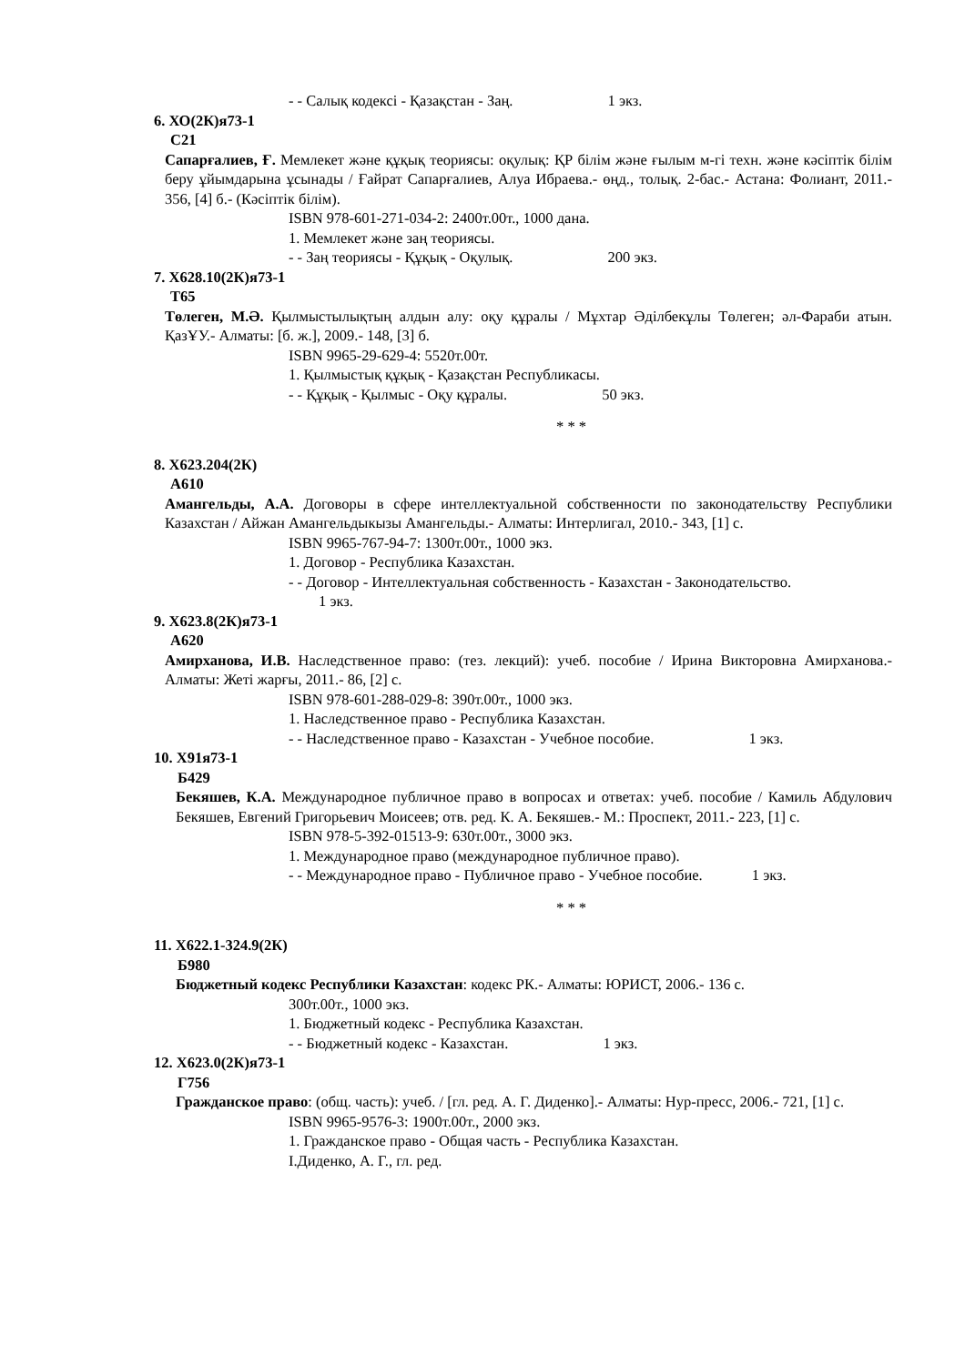- - Салық кодексі - Қазақстан - Заң. 1 экз.
6. ХО(2К)я73-1
С21
Сапарғалиев, Ғ. Мемлекет және құқық теориясы: оқулық: ҚР білім және ғылым м-гі техн. және кәсіптік білім беру ұйымдарына ұсынады / Ғайрат Сапарғалиев, Алуа Ибраева.- өңд., толық. 2-бас.- Астана: Фолиант, 2011.- 356, [4] б.- (Кәсіптік білім).
ISBN 978-601-271-034-2: 2400т.00т., 1000 дана.
1. Мемлекет және заң теориясы.
- - Заң теориясы - Құқық - Оқулық. 200 экз.
7. Х628.10(2К)я73-1
Т65
Төлеген, М.Ә. Қылмыстылықтың алдын алу: оқу құралы / Мұхтар Әділбекұлы Төлеген; әл-Фараби атын. ҚазҰУ.- Алматы: [б. ж.], 2009.- 148, [3] б.
ISBN 9965-29-629-4: 5520т.00т.
1. Қылмыстық құқық - Қазақстан Республикасы.
- - Құқық - Қылмыс - Оқу құралы. 50 экз.
* * *
8. Х623.204(2К)
А610
Амангельды, А.А. Договоры в сфере интеллектуальной собственности по законодательству Республики Казахстан / Айжан Амангельдыкызы Амангельды.- Алматы: Интерлигал, 2010.- 343, [1] с.
ISBN 9965-767-94-7: 1300т.00т., 1000 экз.
1. Договор - Республика Казахстан.
- - Договор - Интеллектуальная собственность - Казахстан - Законодательство.
1 экз.
9. Х623.8(2К)я73-1
А620
Амирханова, И.В. Наследственное право: (тез. лекций): учеб. пособие / Ирина Викторовна Амирханова.- Алматы: Жеті жарғы, 2011.- 86, [2] с.
ISBN 978-601-288-029-8: 390т.00т., 1000 экз.
1. Наследственное право - Республика Казахстан.
- - Наследственное право - Казахстан - Учебное пособие. 1 экз.
10. Х91я73-1
Б429
Бекяшев, К.А. Международное публичное право в вопросах и ответах: учеб. пособие / Камиль Абдулович Бекяшев, Евгений Григорьевич Моисеев; отв. ред. К. А. Бекяшев.- М.: Проспект, 2011.- 223, [1] с.
ISBN 978-5-392-01513-9: 630т.00т., 3000 экз.
1. Международное право (международное публичное право).
- - Международное право - Публичное право - Учебное пособие. 1 экз.
* * *
11. Х622.1-324.9(2К)
Б980
Бюджетный кодекс Республики Казахстан: кодекс РК.- Алматы: ЮРИСТ, 2006.- 136 с.
300т.00т., 1000 экз.
1. Бюджетный кодекс - Республика Казахстан.
- - Бюджетный кодекс - Казахстан. 1 экз.
12. Х623.0(2К)я73-1
Г756
Гражданское право: (общ. часть): учеб. / [гл. ред. А. Г. Диденко].- Алматы: Нур-пресс, 2006.- 721, [1] с.
ISBN 9965-9576-3: 1900т.00т., 2000 экз.
1. Гражданское право - Общая часть - Республика Казахстан.
I.Диденко, А. Г., гл. ред.